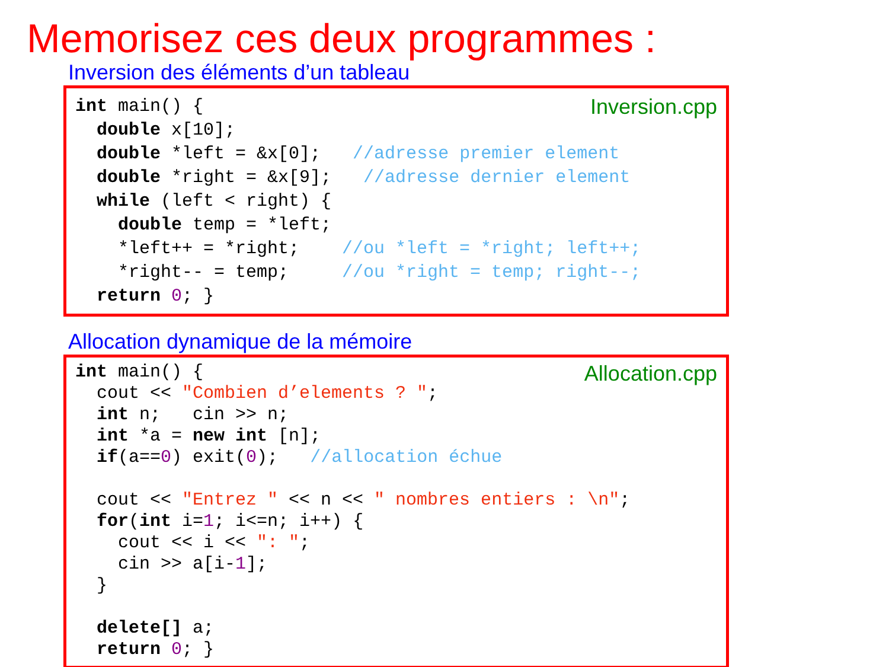Memorisez ces deux programmes :
Inversion des éléments d’un tableau
Inversion.cpp
int main() {
  double x[10];
  double *left = &x[0];   //adresse premier element
  double *right = &x[9];   //adresse dernier element
  while (left < right) {
    double temp = *left;
    *left++ = *right;    //ou *left = *right; left++;
    *right-- = temp;     //ou *right = temp; right--;
  return 0; }
Allocation dynamique de la mémoire
Allocation.cpp
int main() {
  cout << "Combien d’elements ? ";
  int n;   cin >> n;
  int *a = new int [n];
  if(a==0) exit(0);   //allocation échue

  cout << "Entrez " << n << " nombres entiers : \n";
  for(int i=1; i<=n; i++) {
    cout << i << ": ";
    cin >> a[i-1];
  }

  delete[] a;
  return 0; }